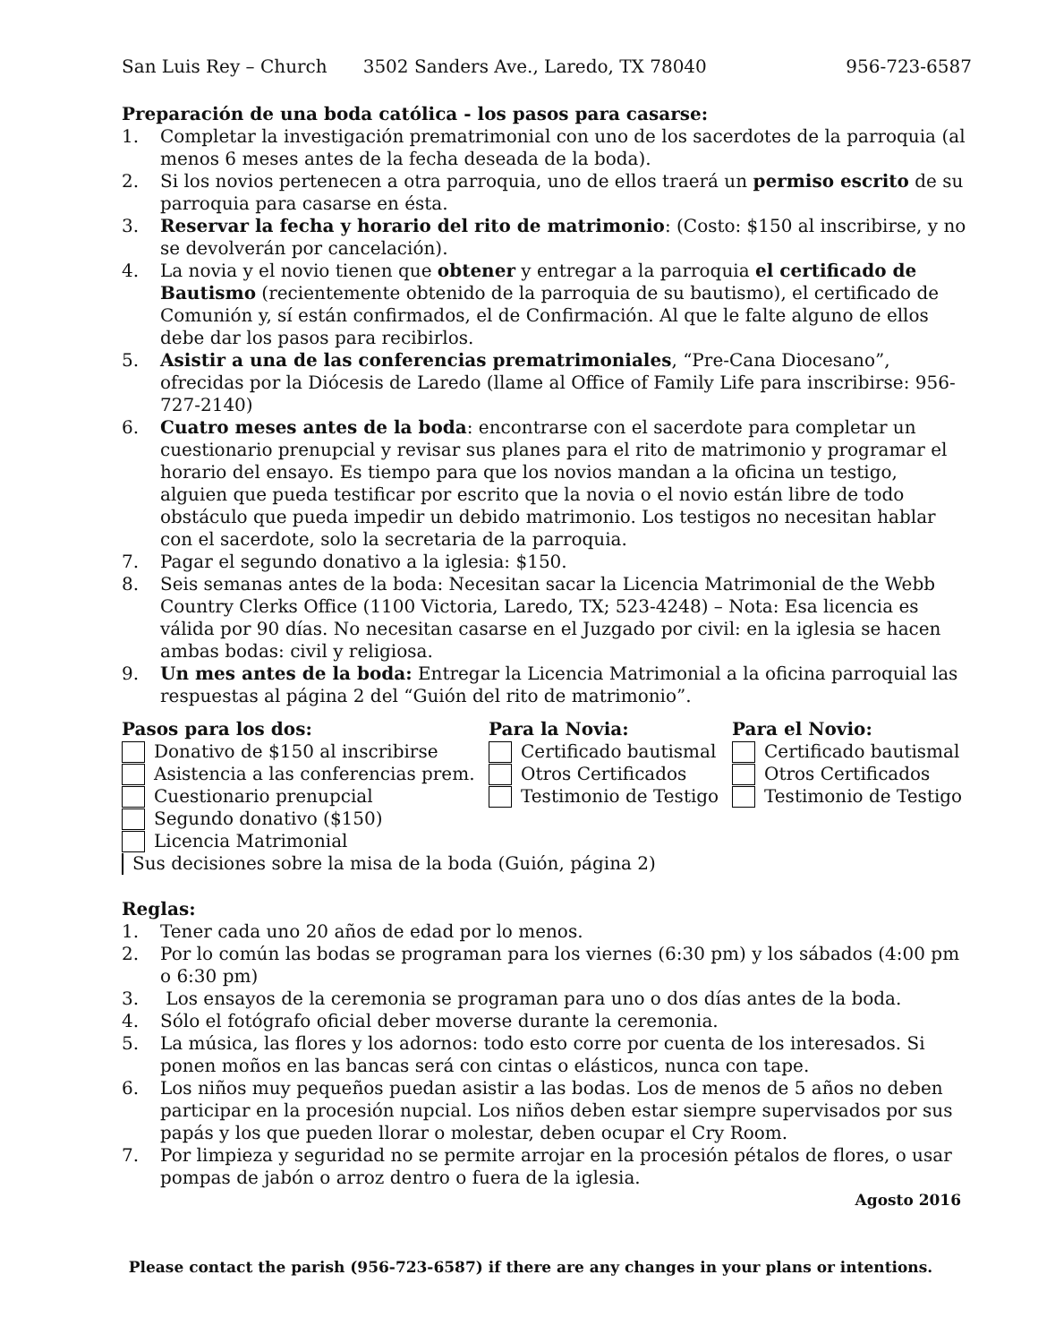San Luis Rey – Church 3502 Sanders Ave., Laredo, TX 78040 956-723-6587
Preparación de una boda católica - los pasos para casarse:
1. Completar la investigación prematrimonial con uno de los sacerdotes de la parroquia (al menos 6 meses antes de la fecha deseada de la boda).
2. Si los novios pertenecen a otra parroquia, uno de ellos traerá un permiso escrito de su parroquia para casarse en ésta.
3. Reservar la fecha y horario del rito de matrimonio: (Costo: $150 al inscribirse, y no se devolverán por cancelación).
4. La novia y el novio tienen que obtener y entregar a la parroquia el certificado de Bautismo (recientemente obtenido de la parroquia de su bautismo), el certificado de Comunión y, sí están confirmados, el de Confirmación. Al que le falte alguno de ellos debe dar los pasos para recibirlos.
5. Asistir a una de las conferencias prematrimoniales, “Pre-Cana Diocesano”, ofrecidas por la Diócesis de Laredo (llame al Office of Family Life para inscribirse: 956-727-2140)
6. Cuatro meses antes de la boda: encontrarse con el sacerdote para completar un cuestionario prenupcial y revisar sus planes para el rito de matrimonio y programar el horario del ensayo. Es tiempo para que los novios mandan a la oficina un testigo, alguien que pueda testificar por escrito que la novia o el novio están libre de todo obstáculo que pueda impedir un debido matrimonio. Los testigos no necesitan hablar con el sacerdote, solo la secretaria de la parroquia.
7. Pagar el segundo donativo a la iglesia: $150.
8. Seis semanas antes de la boda: Necesitan sacar la Licencia Matrimonial de the Webb Country Clerks Office (1100 Victoria, Laredo, TX; 523-4248) – Nota: Esa licencia es válida por 90 días. No necesitan casarse en el Juzgado por civil: en la iglesia se hacen ambas bodas: civil y religiosa.
9. Un mes antes de la boda: Entregar la Licencia Matrimonial a la oficina parroquial las respuestas al página 2 del “Guión del rito de matrimonio”.
Pasos para los dos:
Donativo de $150 al inscribirse
Asistencia a las conferencias prem.
Cuestionario prenupcial
Segundo donativo ($150)
Licencia Matrimonial
Sus decisiones sobre la misa de la boda (Guión, página 2)
Para la Novia:
Certificado bautismal
Otros Certificados
Testimonio de Testigo
Para el Novio:
Certificado bautismal
Otros Certificados
Testimonio de Testigo
Reglas:
1. Tener cada uno 20 años de edad por lo menos.
2. Por lo común las bodas se programan para los viernes (6:30 pm) y los sábados (4:00 pm o 6:30 pm)
3. Los ensayos de la ceremonia se programan para uno o dos días antes de la boda.
4. Sólo el fotógrafo oficial deber moverse durante la ceremonia.
5. La música, las flores y los adornos: todo esto corre por cuenta de los interesados. Si ponen moños en las bancas será con cintas o elásticos, nunca con tape.
6. Los niños muy pequeños puedan asistir a las bodas. Los de menos de 5 años no deben participar en la procesión nupcial. Los niños deben estar siempre supervisados por sus papás y los que pueden llorar o molestar, deben ocupar el Cry Room.
7. Por limpieza y seguridad no se permite arrojar en la procesión pétalos de flores, o usar pompas de jabón o arroz dentro o fuera de la iglesia.
Agosto 2016
Please contact the parish (956-723-6587) if there are any changes in your plans or intentions.